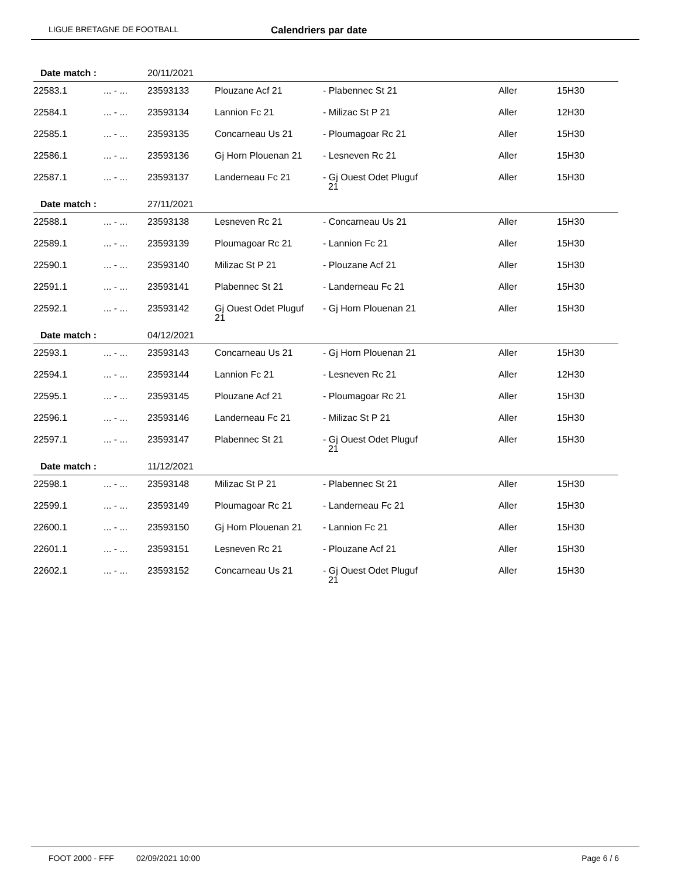LIGUE BRETAGNE DE FOOTBALL Calendriers par date
| Date match : | | 20/11/2021 | | | | |
| 22583.1 | ... - ... | 23593133 | Plouzane Acf 21 | - Plabennec St 21 | Aller | 15H30 |
| 22584.1 | ... - ... | 23593134 | Lannion Fc 21 | - Milizac St P 21 | Aller | 12H30 |
| 22585.1 | ... - ... | 23593135 | Concarneau Us 21 | - Ploumagoar Rc 21 | Aller | 15H30 |
| 22586.1 | ... - ... | 23593136 | Gj Horn Plouenan 21 | - Lesneven Rc 21 | Aller | 15H30 |
| 22587.1 | ... - ... | 23593137 | Landerneau Fc 21 | - Gj Ouest Odet Pluguf 21 | Aller | 15H30 |
| Date match : | | 27/11/2021 | | | | |
| 22588.1 | ... - ... | 23593138 | Lesneven Rc 21 | - Concarneau Us 21 | Aller | 15H30 |
| 22589.1 | ... - ... | 23593139 | Ploumagoar Rc 21 | - Lannion Fc 21 | Aller | 15H30 |
| 22590.1 | ... - ... | 23593140 | Milizac St P 21 | - Plouzane Acf 21 | Aller | 15H30 |
| 22591.1 | ... - ... | 23593141 | Plabennec St 21 | - Landerneau Fc 21 | Aller | 15H30 |
| 22592.1 | ... - ... | 23593142 | Gj Ouest Odet Pluguf 21 | - Gj Horn Plouenan 21 | Aller | 15H30 |
| Date match : | | 04/12/2021 | | | | |
| 22593.1 | ... - ... | 23593143 | Concarneau Us 21 | - Gj Horn Plouenan 21 | Aller | 15H30 |
| 22594.1 | ... - ... | 23593144 | Lannion Fc 21 | - Lesneven Rc 21 | Aller | 12H30 |
| 22595.1 | ... - ... | 23593145 | Plouzane Acf 21 | - Ploumagoar Rc 21 | Aller | 15H30 |
| 22596.1 | ... - ... | 23593146 | Landerneau Fc 21 | - Milizac St P 21 | Aller | 15H30 |
| 22597.1 | ... - ... | 23593147 | Plabennec St 21 | - Gj Ouest Odet Pluguf 21 | Aller | 15H30 |
| Date match : | | 11/12/2021 | | | | |
| 22598.1 | ... - ... | 23593148 | Milizac St P 21 | - Plabennec St 21 | Aller | 15H30 |
| 22599.1 | ... - ... | 23593149 | Ploumagoar Rc 21 | - Landerneau Fc 21 | Aller | 15H30 |
| 22600.1 | ... - ... | 23593150 | Gj Horn Plouenan 21 | - Lannion Fc 21 | Aller | 15H30 |
| 22601.1 | ... - ... | 23593151 | Lesneven Rc 21 | - Plouzane Acf 21 | Aller | 15H30 |
| 22602.1 | ... - ... | 23593152 | Concarneau Us 21 | - Gj Ouest Odet Pluguf 21 | Aller | 15H30 |
FOOT 2000 - FFF 02/09/2021 10:00 Page 6 / 6